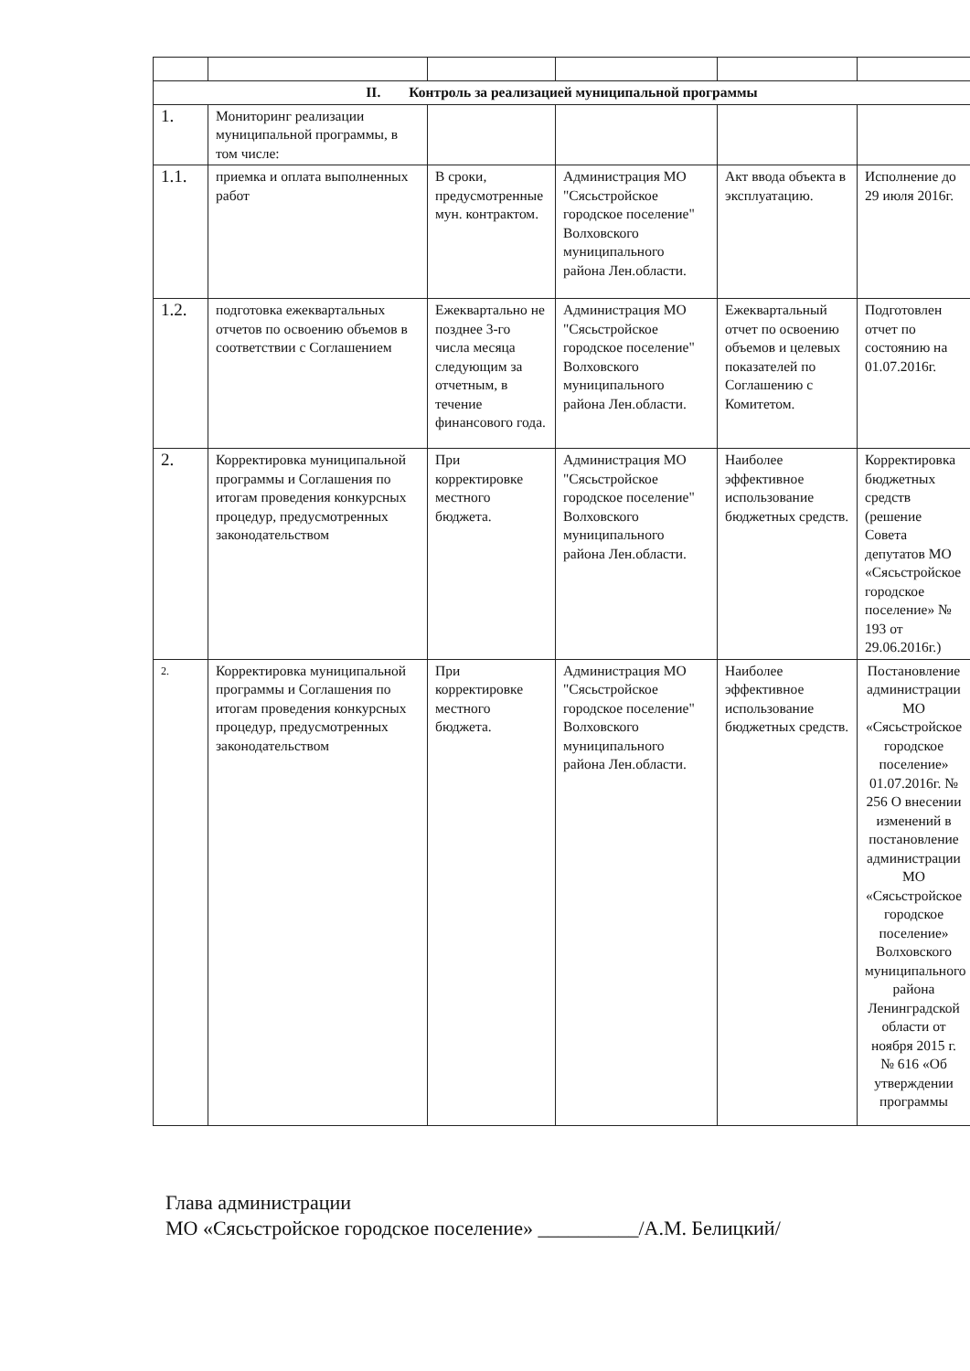| II. Контроль за реализацией муниципальной программы | | | | | |
| --- | --- | --- | --- | --- | --- |
| 1. | Мониторинг реализации муниципальной программы, в том числе: | | | | |
| 1.1. | приемка и оплата выполненных работ | В сроки, предусмотренные мун. контрактом. | Администрация МО "Сясьстройское городское поселение" Волховского муниципального района Лен.области. | Акт ввода объекта в эксплуатацию. | Исполнение до 29 июля 2016г. |
| 1.2. | подготовка ежеквартальных отчетов по освоению объемов в соответствии с Соглашением | Ежеквартально не позднее 3-го числа месяца следующим за отчетным, в течение финансового года. | Администрация МО "Сясьстройское городское поселение" Волховского муниципального района Лен.области. | Ежеквартальный отчет по освоению объемов и целевых показателей по Соглашению с Комитетом. | Подготовлен отчет по состоянию на 01.07.2016г. |
| 2. | Корректировка муниципальной программы и Соглашения по итогам проведения конкурсных процедур, предусмотренных законодательством | При корректировке местного бюджета. | Администрация МО "Сясьстройское городское поселение" Волховского муниципального района Лен.области. | Наиболее эффективное использование бюджетных средств. | Корректировка бюджетных средств (решение Совета депутатов МО «Сясьстройское городское поселение» № 193 от 29.06.2016г.) |
| 2. | Корректировка муниципальной программы и Соглашения по итогам проведения конкурсных процедур, предусмотренных законодательством | При корректировке местного бюджета. | Администрация МО "Сясьстройское городское поселение" Волховского муниципального района Лен.области. | Наиболее эффективное использование бюджетных средств. | Постановление администрации МО «Сясьстройское городское поселение» 01.07.2016г. № 256 О внесении изменений в постановление администрации МО «Сясьстройское городское поселение» Волховского муниципального района Ленинградской области от ноября 2015 г. № 616 «Об утверждении программы |
Глава администрации
МО «Сясьстройское городское поселение» __________/А.М. Белицкий/